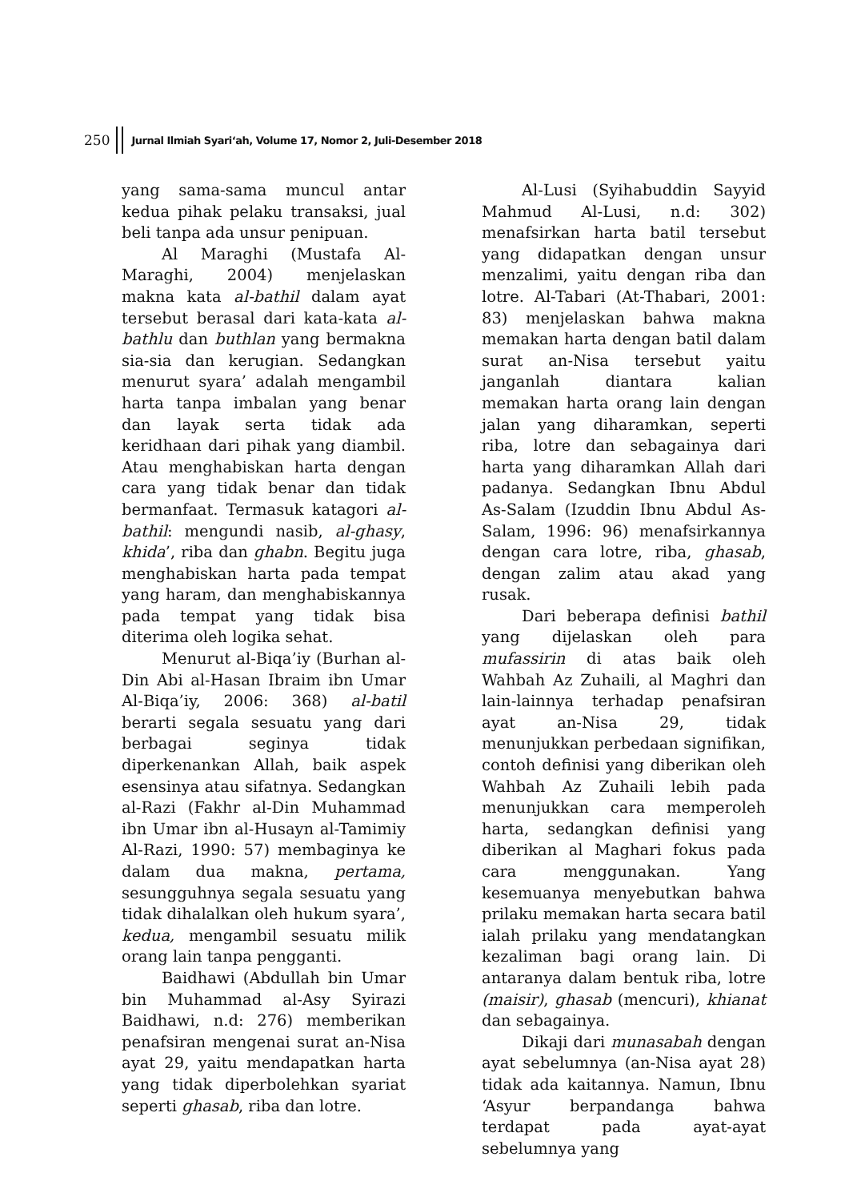250 Jurnal Ilmiah Syari‘ah, Volume 17, Nomor 2, Juli-Desember 2018
yang sama-sama muncul antar kedua pihak pelaku transaksi, jual beli tanpa ada unsur penipuan.
Al Maraghi (Mustafa Al-Maraghi, 2004) menjelaskan makna kata al-bathil dalam ayat tersebut berasal dari kata-kata al-bathlu dan buthlan yang bermakna sia-sia dan kerugian. Sedangkan menurut syara’ adalah mengambil harta tanpa imbalan yang benar dan layak serta tidak ada keridhaan dari pihak yang diambil. Atau menghabiskan harta dengan cara yang tidak benar dan tidak bermanfaat. Termasuk katagori al-bathil: mengundi nasib, al-ghasy, khida’, riba dan ghabn. Begitu juga menghabiskan harta pada tempat yang haram, dan menghabiskannya pada tempat yang tidak bisa diterima oleh logika sehat.
Menurut al-Biqa’iy (Burhan al-Din Abi al-Hasan Ibraim ibn Umar Al-Biqa’iy, 2006: 368) al-batil berarti segala sesuatu yang dari berbagai seginya tidak diperkenankan Allah, baik aspek esensinya atau sifatnya. Sedangkan al-Razi (Fakhr al-Din Muhammad ibn Umar ibn al-Husayn al-Tamimiy Al-Razi, 1990: 57) membaginya ke dalam dua makna, pertama, sesungguhnya segala sesuatu yang tidak dihalalkan oleh hukum syara’, kedua, mengambil sesuatu milik orang lain tanpa pengganti.
Baidhawi (Abdullah bin Umar bin Muhammad al-Asy Syirazi Baidhawi, n.d: 276) memberikan penafsiran mengenai surat an-Nisa ayat 29, yaitu mendapatkan harta yang tidak diperbolehkan syariat seperti ghasab, riba dan lotre.
Al-Lusi (Syihabuddin Sayyid Mahmud Al-Lusi, n.d: 302) menafsirkan harta batil tersebut yang didapatkan dengan unsur menzalimi, yaitu dengan riba dan lotre. Al-Tabari (At-Thabari, 2001: 83) menjelaskan bahwa makna memakan harta dengan batil dalam surat an-Nisa tersebut yaitu janganlah diantara kalian memakan harta orang lain dengan jalan yang diharamkan, seperti riba, lotre dan sebagainya dari harta yang diharamkan Allah dari padanya. Sedangkan Ibnu Abdul As-Salam (Izuddin Ibnu Abdul As-Salam, 1996: 96) menafsirkannya dengan cara lotre, riba, ghasab, dengan zalim atau akad yang rusak.
Dari beberapa definisi bathil yang dijelaskan oleh para mufassirin di atas baik oleh Wahbah Az Zuhaili, al Maghri dan lain-lainnya terhadap penafsiran ayat an-Nisa 29, tidak menunjukkan perbedaan signifikan, contoh definisi yang diberikan oleh Wahbah Az Zuhaili lebih pada menunjukkan cara memperoleh harta, sedangkan definisi yang diberikan al Maghari fokus pada cara menggunakan. Yang kesemuanya menyebutkan bahwa prilaku memakan harta secara batil ialah prilaku yang mendatangkan kezaliman bagi orang lain. Di antaranya dalam bentuk riba, lotre (maisir), ghasab (mencuri), khianat dan sebagainya.
Dikaji dari munasabah dengan ayat sebelumnya (an-Nisa ayat 28) tidak ada kaitannya. Namun, Ibnu ‘Asyur berpandanga bahwa terdapat pada ayat-ayat sebelumnya yang